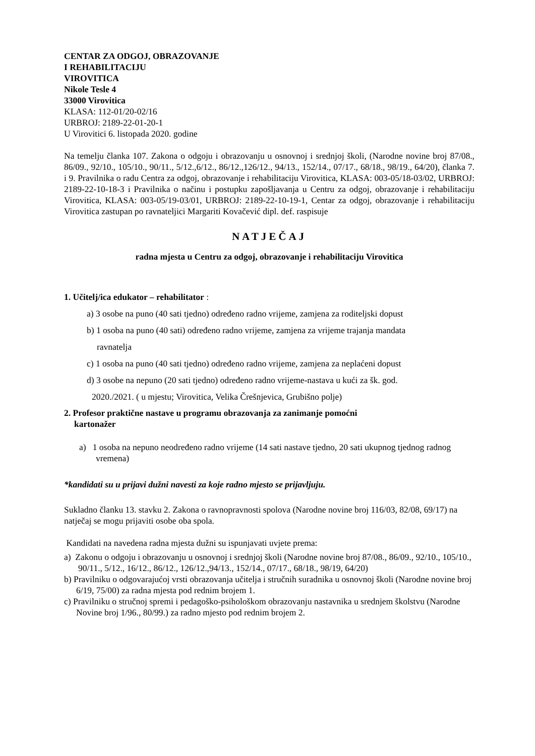CENTAR ZA ODGOJ, OBRAZOVANJE
I REHABILITACIJU
VIROVITICA
Nikole Tesle 4
33000 Virovitica
KLASA: 112-01/20-02/16
URBROJ: 2189-22-01-20-1
U Virovitici 6. listopada 2020. godine
Na temelju članka 107. Zakona o odgoju i obrazovanju u osnovnoj i srednjoj školi, (Narodne novine broj 87/08., 86/09., 92/10., 105/10., 90/11., 5/12.,6/12., 86/12.,126/12., 94/13., 152/14., 07/17., 68/18., 98/19., 64/20), članka 7. i 9. Pravilnika o radu Centra za odgoj, obrazovanje i rehabilitaciju Virovitica, KLASA: 003-05/18-03/02, URBROJ: 2189-22-10-18-3 i Pravilnika o načinu i postupku zapošljavanja u Centru za odgoj, obrazovanje i rehabilitaciju Virovitica, KLASA: 003-05/19-03/01, URBROJ: 2189-22-10-19-1, Centar za odgoj, obrazovanje i rehabilitaciju Virovitica zastupan po ravnateljici Margariti Kovačević dipl. def. raspisuje
NATJEČAJ
radna mjesta u Centru za odgoj, obrazovanje i rehabilitaciju Virovitica
1. Učitelj/ica edukator – rehabilitator :
a) 3 osobe na puno (40 sati tjedno) određeno radno vrijeme, zamjena za roditeljski dopust
b) 1 osoba na puno (40 sati) određeno radno vrijeme, zamjena za vrijeme trajanja mandata
ravnatelja
c) 1 osoba na puno (40 sati tjedno) određeno radno vrijeme, zamjena za neplaćeni dopust
d) 3 osobe na nepuno (20 sati tjedno) određeno radno vrijeme-nastava u kući za šk. god.
2020./2021. ( u mjestu; Virovitica, Velika Črešnjevica, Grubišno polje)
2. Profesor praktične nastave u programu obrazovanja za zanimanje pomoćni
kartonažer
a) 1 osoba na nepuno neodređeno radno vrijeme (14 sati nastave tjedno, 20 sati ukupnog tjednog radnog vremena)
*kandidati su u prijavi dužni navesti za koje radno mjesto se prijavljuju.
Sukladno članku 13. stavku 2. Zakona o ravnopravnosti spolova (Narodne novine broj 116/03, 82/08, 69/17) na natječaj se mogu prijaviti osobe oba spola.
Kandidati na navedena radna mjesta dužni su ispunjavati uvjete prema:
a) Zakonu o odgoju i obrazovanju u osnovnoj i srednjoj školi (Narodne novine broj 87/08., 86/09., 92/10., 105/10., 90/11., 5/12., 16/12., 86/12., 126/12.,94/13., 152/14., 07/17., 68/18., 98/19, 64/20)
b) Pravilniku o odgovarajućoj vrsti obrazovanja učitelja i stručnih suradnika u osnovnoj školi (Narodne novine broj 6/19, 75/00) za radna mjesta pod rednim brojem 1.
c) Pravilniku o stručnoj spremi i pedagoško-psihološkom obrazovanju nastavnika u srednjem školstvu (Narodne Novine broj 1/96., 80/99.) za radno mjesto pod rednim brojem 2.